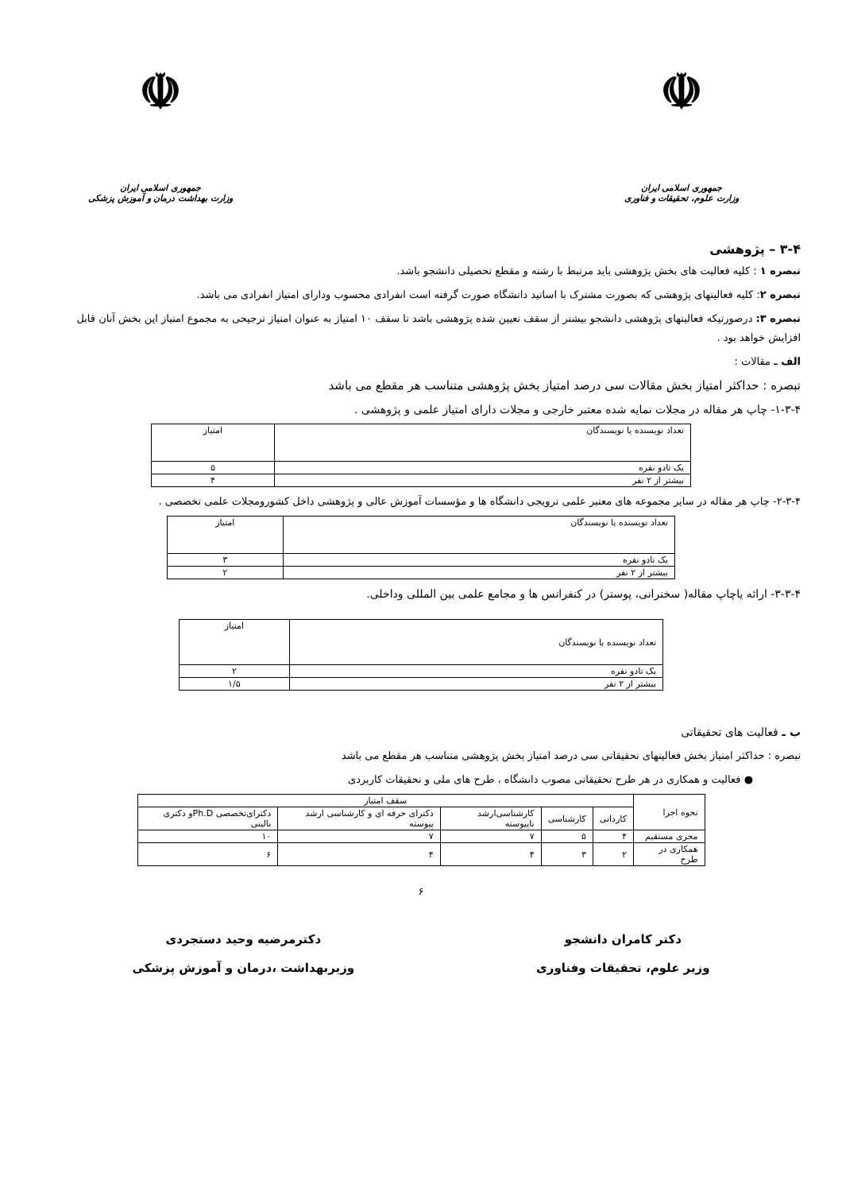☫
جمهوری اسلامی ایران
وزارت علوم، تحقیقات و فناوری
☫
جمهوری اسلامی ایران
وزارت بهداشت درمان و آموزش پزشکی
۳-۴ – پژوهشی
تبصره ۱ : کلیه فعالیت های بخش پژوهشی باید مرتبط با رشته و مقطع تحصیلی دانشجو باشد.
تبصره ۲: کلیه فعالیتهای پژوهشی که بصورت مشترک با اساتید دانشگاه صورت گرفته است انفرادی محسوب ودارای امتیاز انفرادی می باشد.
تبصره ۳: درصورتیکه فعالیتهای پژوهشی دانشجو بیشتر از سقف تعیین شده پژوهشی باشد تا سقف ۱۰ امتیاز به عنوان امتیاز ترجیحی به مجموع امتیاز این بخش آنان قابل افزایش خواهد بود .
الف ـ مقالات :
تبصره : حداکثر امتیاز بخش مقالات سی درصد امتیاز بخش پژوهشی متناسب هر مقطع می باشد
۱-۳-۴- چاپ هر مقاله در مجلات نمایه شده معتبر خارجی و مجلات دارای امتیاز علمی و پژوهشی .
| تعداد نویسنده یا نویسندگان | امتیاز |
| --- | --- |
| یک تادو نفره | ۵ |
| بیشتر از ۲ نفر | ۴ |
۲-۳-۴- چاپ هر مقاله در سایر مجموعه های معتبر علمی ترویجی دانشگاه ها و مؤسسات آموزش عالی و پژوهشی داخل کشورومجلات علمی تخصصی .
| تعداد نویسنده یا نویسندگان | امتیاز |
| --- | --- |
| یک تادو نفره | ۳ |
| بیشتر از ۲ نفر | ۲ |
۳-۳-۴- ارائه یاچاپ مقاله( سخنرانی، پوستر) در کنفرانس ها و مجامع علمی بین المللی وداخلی.
| تعداد نویسنده یا نویسندگان | امتیاز |
| --- | --- |
| یک تادو نفره | ۲ |
| بیشتر از ۲ نفر | ۱/۵ |
ب ـ فعالیت های تحقیقاتی
تبصره : حداکثر امتیاز بخش فعالیتهای تحقیقاتی سی درصد امتیاز بخش پژوهشی متناسب هر مقطع می باشد
● فعالیت و همکاری در هر طرح تحقیقاتی مصوب دانشگاه ، طرح های ملی و تحقیقات کاربردی
| نحوه اجرا | سقف امتیاز | | | | |
| --- | --- | --- | --- | --- | --- |
| | کاردانی | کارشناسی | کارشناسی‌ارشد ناپیوسته | دکترای حرفه ای و کارشناسی ارشد پیوسته | دکترای‌تخصصی Ph.Dو دکتری بالینی |
| مجری مستقیم | ۴ | ۵ | ۷ | ۷ | ۱۰ |
| همکاری در طرح | ۲ | ۳ | ۴ | ۴ | ۶ |
۶
دکتر کامران دانشجو
وزیر علوم، تحقیقات وفناوری
دکترمرضیه وحید دستجردی
وزیربهداشت ،درمان و آموزش پزشکی